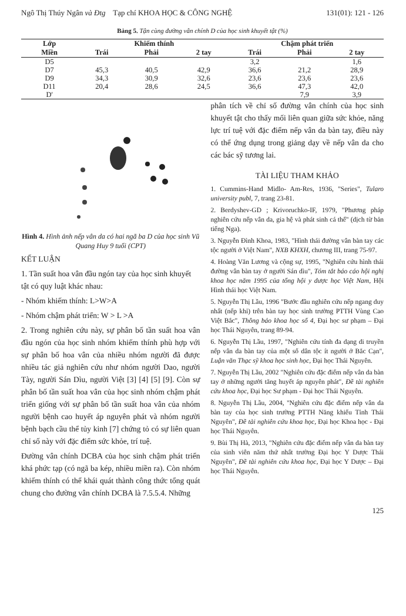Ngô Thị Thúy Ngân và Đtg Tạp chí KHOA HỌC & CÔNG NGHỆ 131(01): 121 - 126
Bảng 5. Tận cùng đường vân chính D của học sinh khuyết tật (%)
| Lớp | Khiếm thính | | | Chậm phát triển | | |
| --- | --- | --- | --- | --- | --- | --- |
| Miền | Trái | Phải | 2 tay | Trái | Phải | 2 tay |
| D5 | | | | 3,2 | | 1,6 |
| D7 | 45,3 | 40,5 | 42,9 | 36,6 | 21,2 | 28,9 |
| D9 | 34,3 | 30,9 | 32,6 | 23,6 | 23,6 | 23,6 |
| D11 | 20,4 | 28,6 | 24,5 | 36,6 | 47,3 | 42,0 |
| D' | | | | | 7,9 | 3,9 |
Hình 4. Hình ảnh nếp vân da có hai ngã ba D của học sinh Vũ Quang Huy 9 tuổi (CPT)
KẾT LUẬN
1. Tần suất hoa vân đầu ngón tay của học sinh khuyết tật có quy luật khác nhau:
- Nhóm khiếm thính: L>W>A
- Nhóm chậm phát triển: W > L >A
2. Trong nghiên cứu này, sự phân bố tần suất hoa vân đầu ngón của học sinh nhóm khiếm thính phù hợp với sự phân bố hoa vân của nhiều nhóm người đã được nhiều tác giả nghiên cứu như nhóm người Dao, người Tày, người Sán Dìu, người Việt [3] [4] [5] [9]. Còn sự phân bố tần suất hoa vân của học sinh nhóm chậm phát triển giống với sự phân bố tần suất hoa vân của nhóm người bệnh cao huyết áp nguyên phát và nhóm người bệnh bạch cầu thể tủy kinh [7] chứng tỏ có sự liên quan chỉ số này với đặc điểm sức khỏe, trí tuệ.
Đường vân chính DCBA của học sinh chậm phát triển khá phức tạp (có ngã ba kép, nhiều miền ra). Còn nhóm khiếm thính có thể khái quát thành công thức tổng quát chung cho đường vân chính DCBA là 7.5.5.4. Những
phân tích về chỉ số đường vân chính của học sinh khuyết tật cho thấy mối liên quan giữa sức khỏe, năng lực trí tuệ với đặc điểm nếp vân da bàn tay, điều này có thể ứng dụng trong giảng dạy về nếp vân da cho các bác sỹ tương lai.
TÀI LIỆU THAM KHẢO
1. Cummins-Hand Midlo- Am-Res, 1936, "Series", Tularo university publ, 7, trang 23-81.
2. Berdyshev-GD ; Krivoruchko-IF, 1979, "Phương pháp nghiên cứu nếp vân da, gia hệ và phát sinh cá thể" (dịch từ bản tiếng Nga).
3. Nguyễn Đình Khoa, 1983, "Hình thái đường vân bàn tay các tộc người ở Việt Nam", NXB KHXH, chương III, trang 75-97.
4. Hoàng Văn Lương và cộng sự, 1995, "Nghiên cứu hình thái đường vân bàn tay ở người Sán dìu", Tóm tắt báo cáo hội nghị khoa học năm 1995 của tổng hội y dược học Việt Nam, Hội Hình thái học Việt Nam.
5. Nguyễn Thị Lầu, 1996 "Bước đầu nghiên cứu nếp ngang duy nhất (nếp khỉ) trên bàn tay học sinh trường PTTH Vùng Cao Việt Bắc", Thông báo khoa học số 4, Đại học sư phạm – Đại học Thái Nguyên, trang 89-94.
6. Nguyễn Thị Lầu, 1997, "Nghiên cứu tính đa dạng di truyền nếp vân da bàn tay của một số dân tộc ít người ở Bắc Cạn", Luận văn Thạc sỹ khoa học sinh học, Đại học Thái Nguyên.
7. Nguyễn Thị Lầu, 2002 "Nghiên cứu đặc điểm nếp vân da bàn tay ở những người tăng huyết áp nguyên phát", Đề tài nghiên cứu khoa học, Đại học Sư phạm - Đại học Thái Nguyên.
8. Nguyễn Thị Lầu, 2004, "Nghiên cứu đặc điểm nếp vân da bàn tay của học sinh trường PTTH Năng khiếu Tỉnh Thái Nguyên", Đề tài nghiên cứu khoa học, Đại học Khoa học - Đại học Thái Nguyên.
9. Bùi Thị Hà, 2013, "Nghiên cứu đặc điểm nếp vân da bàn tay của sinh viên năm thứ nhất trường Đại học Y Dược Thái Nguyên", Đề tài nghiên cứu khoa học, Đại học Y Dược – Đại học Thái Nguyên.
125